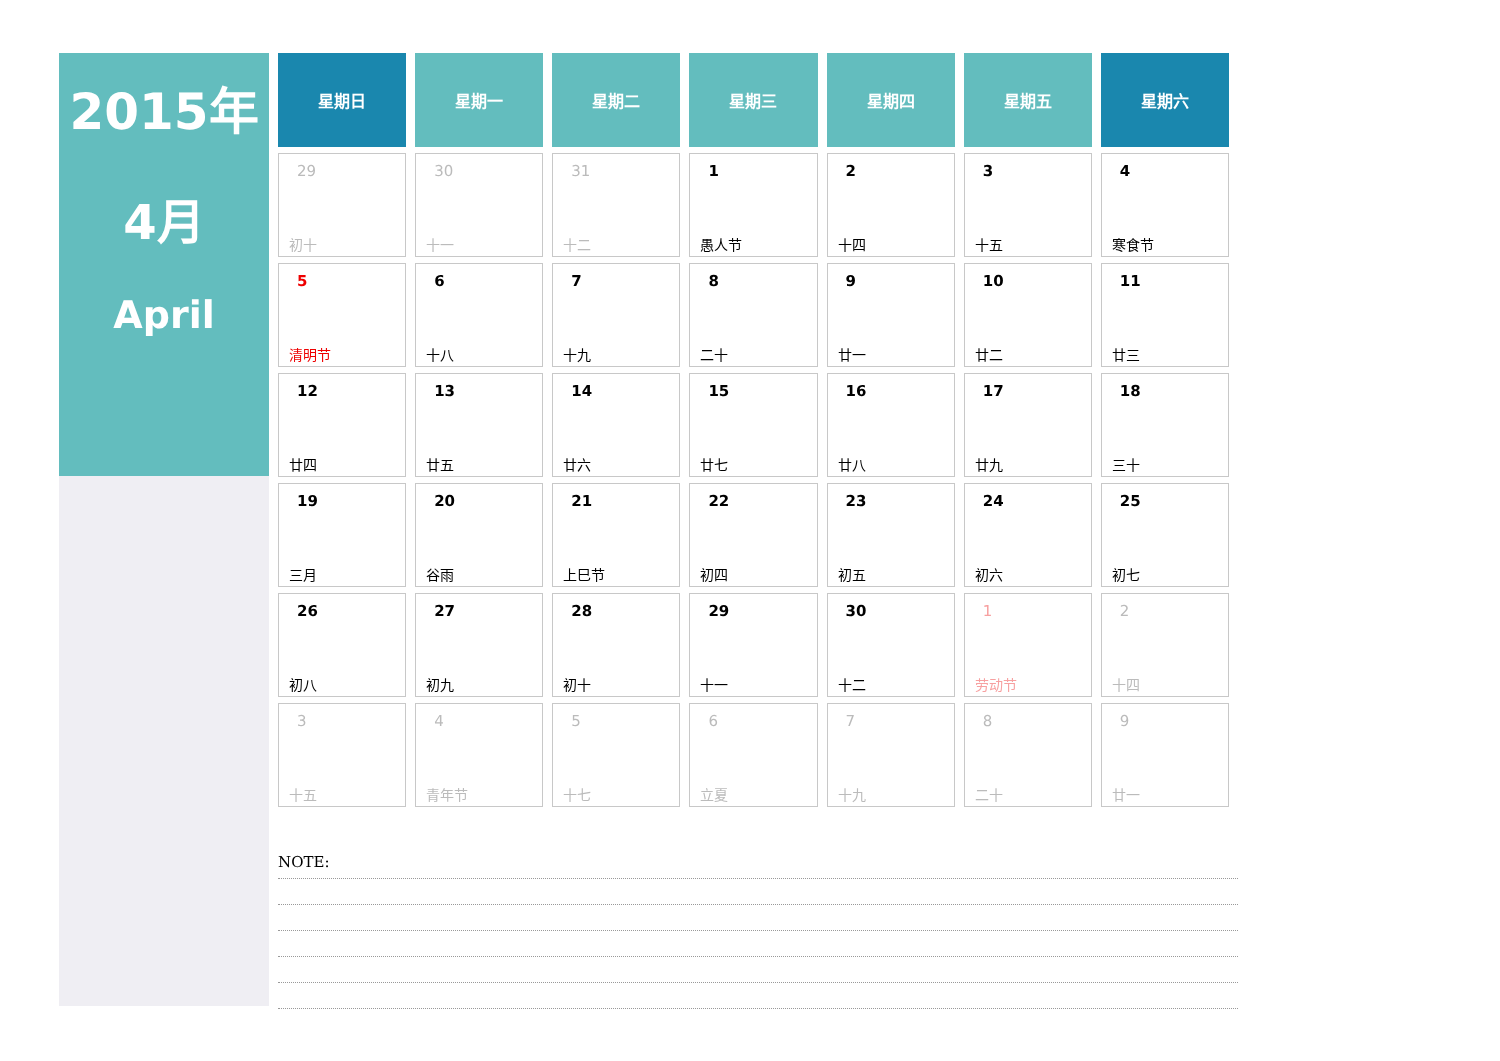2015年
4月
April
| 星期日 | 星期一 | 星期二 | 星期三 | 星期四 | 星期五 | 星期六 |
| --- | --- | --- | --- | --- | --- | --- |
| 29 初十 | 30 十一 | 31 十二 | 1 愚人节 | 2 十四 | 3 十五 | 4 寒食节 |
| 5 清明节 | 6 十八 | 7 十九 | 8 二十 | 9 廿一 | 10 廿二 | 11 廿三 |
| 12 廿四 | 13 廿五 | 14 廿六 | 15 廿七 | 16 廿八 | 17 廿九 | 18 三十 |
| 19 三月 | 20 谷雨 | 21 上巳节 | 22 初四 | 23 初五 | 24 初六 | 25 初七 |
| 26 初八 | 27 初九 | 28 初十 | 29 十一 | 30 十二 | 1 劳动节 | 2 十四 |
| 3 十五 | 4 青年节 | 5 十七 | 6 立夏 | 7 十九 | 8 二十 | 9 廿一 |
NOTE: